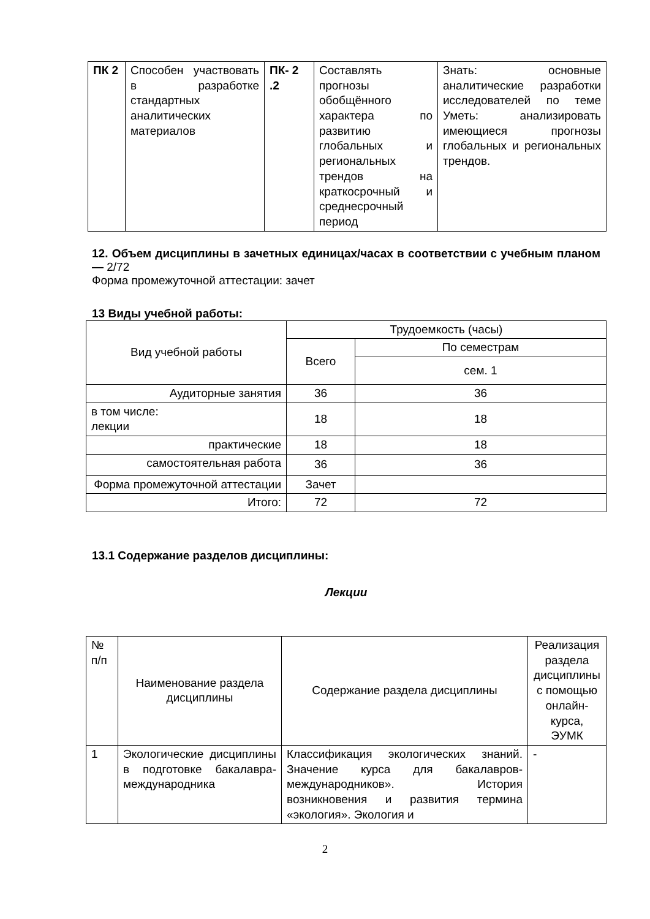| ПК 2 | Способен участвовать в разработке стандартных аналитических материалов | ПК- 2 .2 | Составлять прогнозы обобщённого характера по развитию глобальных и региональных трендов на краткосрочный и среднесрочный период | Знать: основные аналитические разработки исследователей по теме Уметь: анализировать имеющиеся прогнозы глобальных и региональных трендов. |
12. Объем дисциплины в зачетных единицах/часах в соответствии с учебным планом — 2/72
Форма промежуточной аттестации: зачет
13 Виды учебной работы:
| Вид учебной работы | Трудоемкость (часы) | |
| | Всего | По семестрам |
| | | сем. 1 |
| Аудиторные занятия | 36 | 36 |
| в том числе: лекции | 18 | 18 |
| практические | 18 | 18 |
| самостоятельная работа | 36 | 36 |
| Форма промежуточной аттестации | Зачет | |
| Итого: | 72 | 72 |
13.1 Содержание разделов дисциплины:
Лекции
| № п/п | Наименование раздела дисциплины | Содержание раздела дисциплины | Реализация раздела дисциплины с помощью онлайн-курса, ЭУМК |
| 1 | Экологические дисциплины в подготовке бакалавра-международника | Классификация экологических знаний. Значение курса для бакалавров-международников». История возникновения и развития термина «экология». Экология и | - |
2